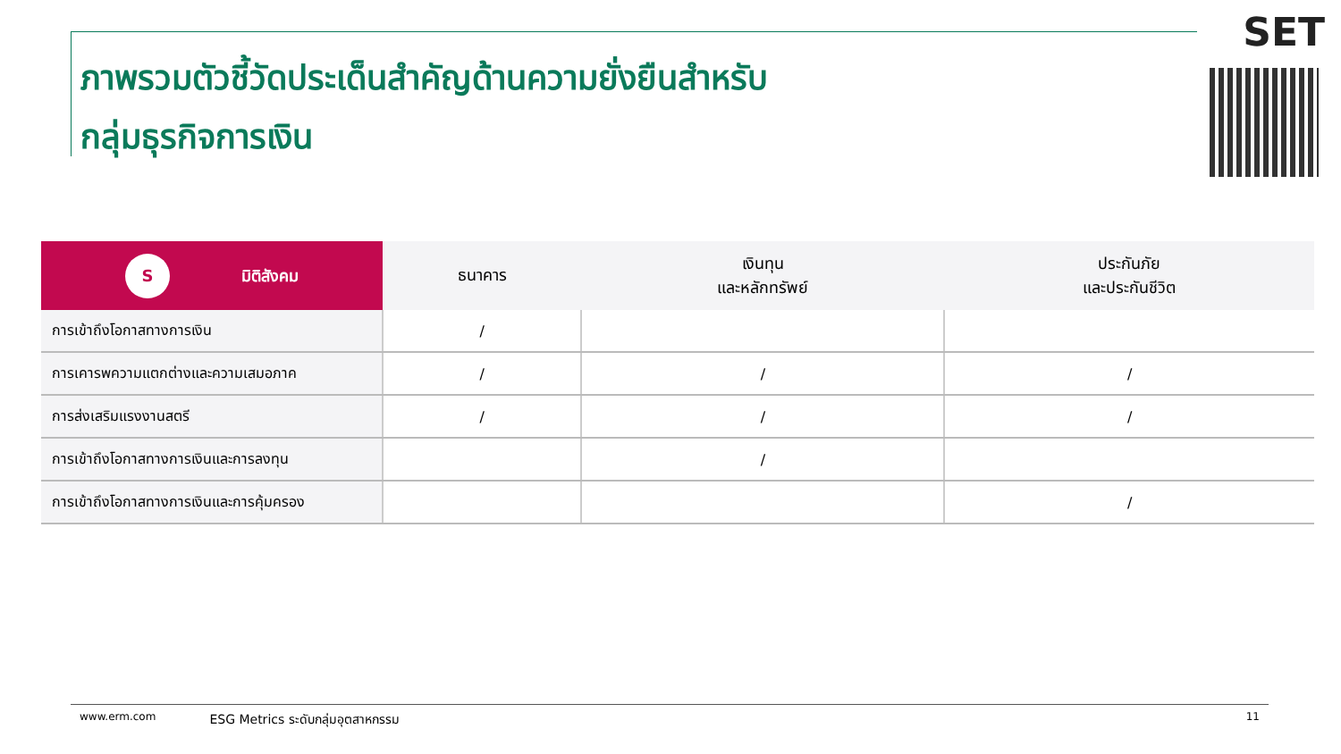ภาพรวมตัวชี้วัดประเด็นสำคัญด้านความยั่งยืนสำหรับ
กลุ่มธุรกิจการเงิน
SET
| S มิติสังคม | ธนาคาร | เงินทุน และหลักทรัพย์ | ประกันภัย และประกันชีวิต |
| --- | --- | --- | --- |
| การเข้าถึงโอกาสทางการเงิน | / | | |
| การเคารพความแตกต่างและความเสมอภาค | / | / | / |
| การส่งเสริมแรงงานสตรี | / | / | / |
| การเข้าถึงโอกาสทางการเงินและการลงทุน | | / | |
| การเข้าถึงโอกาสทางการเงินและการคุ้มครอง | | | / |
www.erm.com ESG Metrics ระดับกลุ่มอุตสาหกรรม 11